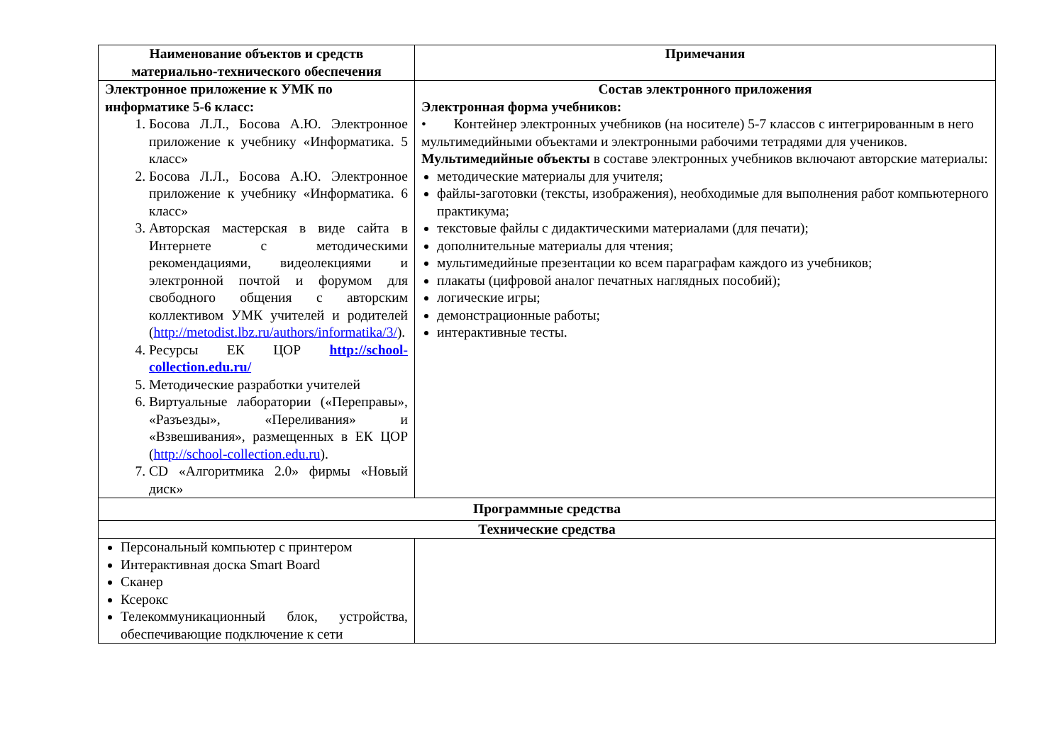| Наименование объектов и средств материально-технического обеспечения | Примечания |
| --- | --- |
| Электронное приложение к УМК по информатике 5-6 класс: 1. Босова Л.Л., Босова А.Ю. Электронное приложение к учебнику «Информатика. 5 класс» 2. Босова Л.Л., Босова А.Ю. Электронное приложение к учебнику «Информатика. 6 класс» 3. Авторская мастерская в виде сайта в Интернете с методическими рекомендациями, видеолекциями и электронной почтой и форумом для свободного общения с авторским коллективом УМК учителей и родителей ( http://metodist.lbz.ru/authors/informatika/3/ ). 4. Ресурсы ЕК ЦОР http://school-collection.edu.ru/ 5. Методические разработки учителей 6. Виртуальные лаборатории («Переправы», «Разъезды», «Переливания» и «Взвешивания», размещенных в ЕК ЦОР ( http://school-collection.edu.ru ). 7. CD «Алгоритмика 2.0» фирмы «Новый диск» | Состав электронного приложения Электронная форма учебников: • Контейнер электронных учебников (на носителе) 5-7 классов с интегрированным в него мультимедийными объектами и электронными рабочими тетрадями для учеников. Мультимедийные объекты в составе электронных учебников включают авторские материалы: методические материалы для учителя; файлы-заготовки (тексты, изображения), необходимые для выполнения работ компьютерного практикума; текстовые файлы с дидактическими материалами (для печати); дополнительные материалы для чтения; мультимедийные презентации ко всем параграфам каждого из учебников; плакаты (цифровой аналог печатных наглядных пособий); логические игры; демонстрационные работы; интерактивные тесты. |
| Программные средства | |
| Технические средства | |
| Персональный компьютер с принтером Интерактивная доска Smart Board Сканер Ксерокс Телекоммуникационный блок, устройства, обеспечивающие подключение к сети | |